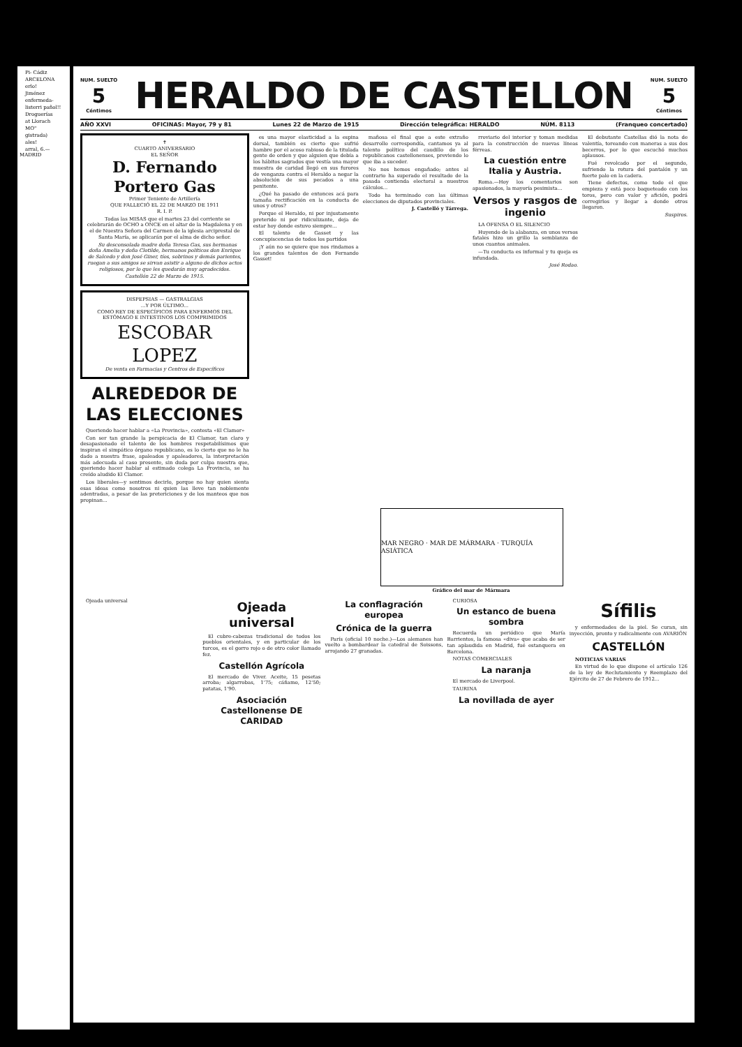Pi- Cádiz
ARCELONA
erlo!
Jiménez
enfermeda-
listerri pañol!!
Droguerías
at Llorach
MO"
gistrada)
ales!
arral, 6.—MADRID
NUM. SUELTO
5
Céntimos
HERALDO DE CASTELLON
NUM. SUELTO
5
Céntimos
AÑO XXVI OFICINAS: Mayor, 79 y 81 Lunes 22 de Marzo de 1915 Dirección telegráfica: HERALDO NÚM. 8113 (Franqueo concertado)
✝
CUARTO ANIVERSARIO
EL SEÑOR
D. Fernando Portero Gas
Primer Teniente de Artillería
QUE FALLECIÓ EL 22 DE MARZO DE 1911
R. I. P.
Todas las MISAS que el martes 23 del corriente se celebrarán de OCHO a ONCE en el altar de la Magdalena y en el de Nuestra Señora del Carmen de la iglesia arciprestal de Santa María, se aplicarán por el alma de dicho señor.
Su desconsolada madre doña Teresa Gas, sus hermanas doña Amelia y doña Clotilde, hermanos políticos don Enrique de Salcedo y don José Giner, tíos, sobrinos y demás parientes, ruegan a sus amigos se sirvan asistir a alguno de dichos actos religiosos, por lo que les quedarán muy agradecidos.
Castellón 22 de Marzo de 1915.
DISPEPSIAS — GASTRALGIAS
...Y POR ÚLTIMO...
COMO REY DE ESPECÍFICOS PARA ENFERMOS DEL ESTÓMAGO E INTESTINOS LOS COMPRIMIDOS
ESCOBAR LOPEZ
De venta en Farmacias y Centros de Específicos
ALREDEDOR DE LAS ELECCIONES
Queriendo hacer hablar a «La Provincia», contesta «El Clamor»
Con ser tan grande la perspicacia de El Clamor, tan claro y desapasionado el talento de los hombres respetabilísimos que inspiran el simpático órgano republicano, es lo cierto que no le ha dado a nuestra frase, apaleados y apaleadores, la interpretación más adecuada al caso presente, sin duda por culpa nuestra que, queriendo hacer hablar al estimado colega La Provincia, se ha creído aludido El Clamor.
Los liberales—y sentimos decirlo, porque no hay quien sienta esas ideas como nosotros ni quien las lleve tan noblemente adentradas, a pesar de las pretericiones y de los manteos que nos propinan...
es una mayor elasticidad a la espina dorsal, también es cierto que sufrió hambre por el acoso rabioso de la titulada gente de orden y que alguien que debía a los hábitos sagrados que vestía una mayor muestra de caridad llegó en sus furores de venganza contra el Heraldo a negar la absolución de sus pecados a una penitente.
¿Qué ha pasado de entonces acá para tamaña rectificación en la conducta de unos y otros?
Porque el Heraldo, ni por injustamente preterido ni por ridiculizante, deja de estar hoy donde estuvo siempre...
El talento de Gasset y las concupiscencias de todos los partidos
¡Y aún no se quiere que nos rindamos a los grandes talentos de don Fernando Gasset!
mañosa el final que a este extraño desarrollo correspondía, cantamos ya al talento político del caudillo de los republicanos castellonenses, previendo lo que iba a suceder.
No nos hemos engañado; antes al contrario ha superado el resultado de la pasada contienda electoral a nuestros cálculos...
Todo ha terminado con las últimas elecciones de diputados provinciales.
J. Castelló y Tárrega.
rroviario del interior y toman medidas para la construcción de nuevas líneas férreas.
La cuestión entre Italia y Austria.
Roma.—Hoy los comentarios son apasionados, la mayoría pesimista...
Versos y rasgos de ingenio
LA OFENSA O EL SILENCIO
Huyendo de la alabanza, en unos versos fatales hizo un grillo la semblanza de unos cuantos animales.
—Tu conducta es informal y tu queja es infundada.
José Rodao.
El debutante Castellas dió la nota de valentía, toreando con maneras a sus dos becerros, por lo que escuchó muchos aplausos.
Fué revolcado por el segundo, sufriendo la rotura del pantalón y un fuerte palo en la cadera.
Tiene defectos, como todo el que empieza y está poco baqueteado con los toros, pero con valor y afición, podrá corregirlos y llegar a donde otros llegaron.
Suspiros.
MAR NEGRO · MAR DE MÁRMARA · TURQUÍA ASIÁTICA
Gráfico del mar de Mármara
Ojeada universal
Ojeada universal
El cubre-cabezas tradicional de todos los pueblos orientales, y en particular de los turcos, es el gorro rojo o de otro color llamado fez.
Castellón Agrícola
El mercado de Viver. Aceite, 15 pesetas arroba; algarrobas, 1'75; cáñamo, 12'50; patatas, 1'90.
Asociación Castellonense DE CARIDAD
La conflagración europea
Crónica de la guerra
París (oficial 10 noche.)—Los alemanes han vuelto a bombardear la catedral de Soissons, arrojando 27 granadas.
CURIOSA
Un estanco de buena sombra
Recuerda un periódico que María Barrientos, la famosa «diva» que acaba de ser tan aplaudida en Madrid, fué estanquera en Barcelona.
NOTAS COMERCIALES
La naranja
El mercado de Liverpool.
TAURINA
La novillada de ayer
Sífilis
y enfermedades de la piel. Se curan, sin inyección, pronto y radicalmente con AVARIÓN
CASTELLÓN
NOTICIAS VARIAS
En virtud de lo que dispone el artículo 126 de la ley de Reclutamiento y Reemplazo del Ejército de 27 de Febrero de 1912...